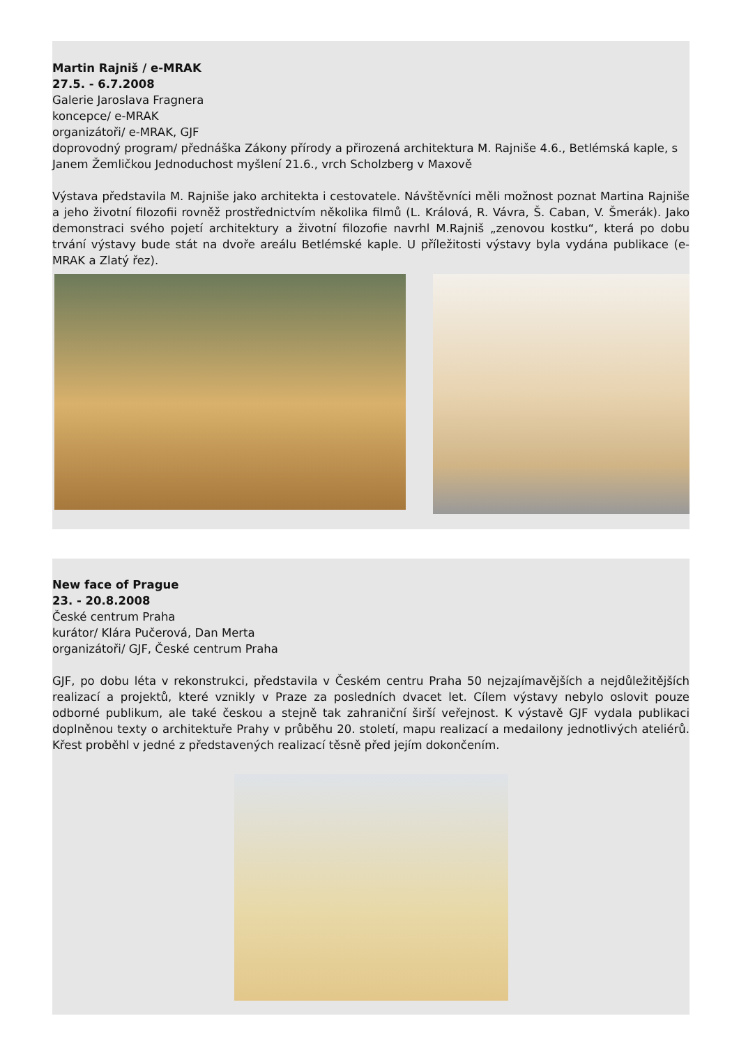Martin Rajniš / e-MRAK
27.5. - 6.7.2008
Galerie Jaroslava Fragnera
koncepce/ e-MRAK
organizátoři/ e-MRAK, GJF
doprovodný program/ přednáška Zákony přírody a přirozená architektura M. Rajniše 4.6., Betlémská kaple, s Janem Žemličkou Jednoduchost myšlení 21.6., vrch Scholzberg v Maxově
Výstava představila M. Rajniše jako architekta i cestovatele. Návštěvníci měli možnost poznat Martina Rajniše a jeho životní filozofii rovněž prostřednictvím několika filmů (L. Králová, R. Vávra, Š. Caban, V. Šmerák). Jako demonstraci svého pojetí architektury a životní filozofie navrhl M.Rajniš „zenovou kostku“, která po dobu trvání výstavy bude stát na dvoře areálu Betlémské kaple. U příležitosti výstavy byla vydána publikace (e-MRAK a Zlatý řez).
New face of Prague
23. - 20.8.2008
České centrum Praha
kurátor/ Klára Pučerová, Dan Merta
organizátoři/ GJF, České centrum Praha
GJF, po dobu léta v rekonstrukci, představila v Českém centru Praha 50 nejzajímavějších a nejdůležitějších realizací a projektů, které vznikly v Praze za posledních dvacet let. Cílem výstavy nebylo oslovit pouze odborné publikum, ale také českou a stejně tak zahraniční širší veřejnost. K výstavě GJF vydala publikaci doplněnou texty o architektuře Prahy v průběhu 20. století, mapu realizací a medailony jednotlivých ateliérů. Křest proběhl v jedné z představených realizací těsně před jejím dokončením.